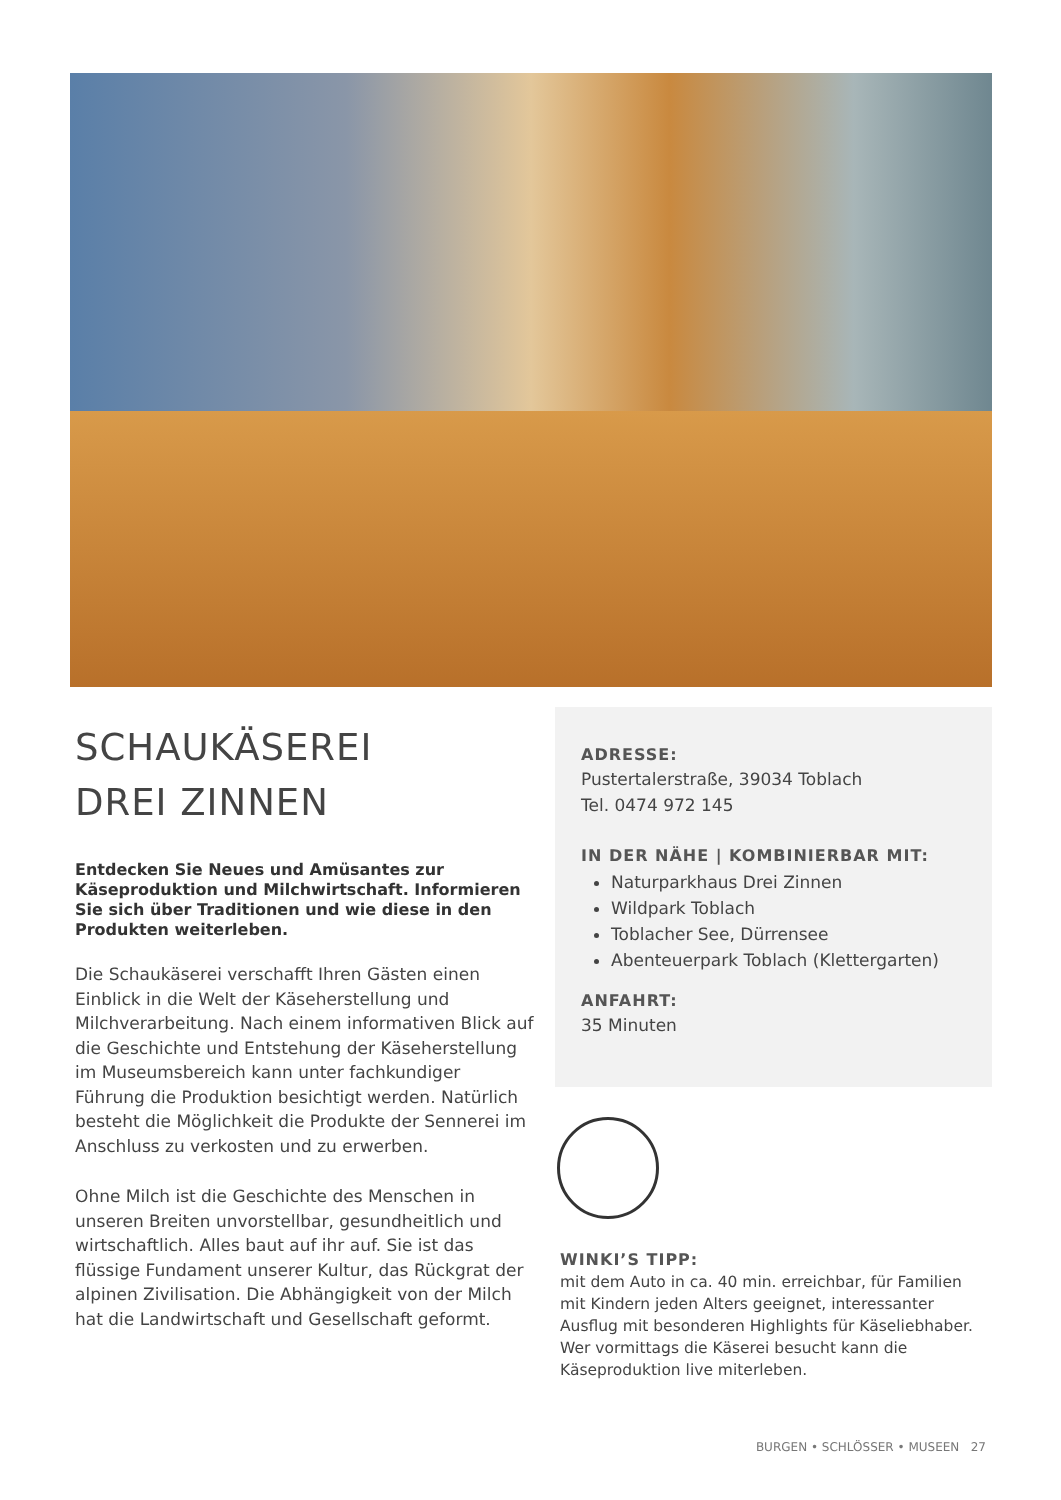SCHAUKÄSEREI
DREI ZINNEN
Entdecken Sie Neues und Amüsantes zur Käseproduktion und Milchwirtschaft. Informieren Sie sich über Traditionen und wie diese in den Produkten weiterleben.
Die Schaukäserei verschafft Ihren Gästen einen Einblick in die Welt der Käseherstellung und Milchverarbeitung. Nach einem informativen Blick auf die Geschichte und Entstehung der Käseherstellung im Museumsbereich kann unter fachkundiger Führung die Produktion besichtigt werden. Natürlich besteht die Möglichkeit die Produkte der Sennerei im Anschluss zu verkosten und zu erwerben.
Ohne Milch ist die Geschichte des Menschen in unseren Breiten unvorstellbar, gesundheitlich und wirtschaftlich. Alles baut auf ihr auf. Sie ist das flüssige Fundament unserer Kultur, das Rückgrat der alpinen Zivilisation. Die Abhängigkeit von der Milch hat die Landwirtschaft und Gesellschaft geformt.
ADRESSE:
Pustertalerstraße, 39034 Toblach
Tel. 0474 972 145
IN DER NÄHE | KOMBINIERBAR MIT:
Naturparkhaus Drei Zinnen
Wildpark Toblach
Toblacher See, Dürrensee
Abenteuerpark Toblach (Klettergarten)
ANFAHRT:
35 Minuten
WINKI’S TIPP:
mit dem Auto in ca. 40 min. erreichbar, für Familien mit Kindern jeden Alters geeignet, interessanter Ausflug mit besonderen Highlights für Käseliebhaber. Wer vormittags die Käserei besucht kann die Käseproduktion live miterleben.
BURGEN • SCHLÖSSER • MUSEEN 27